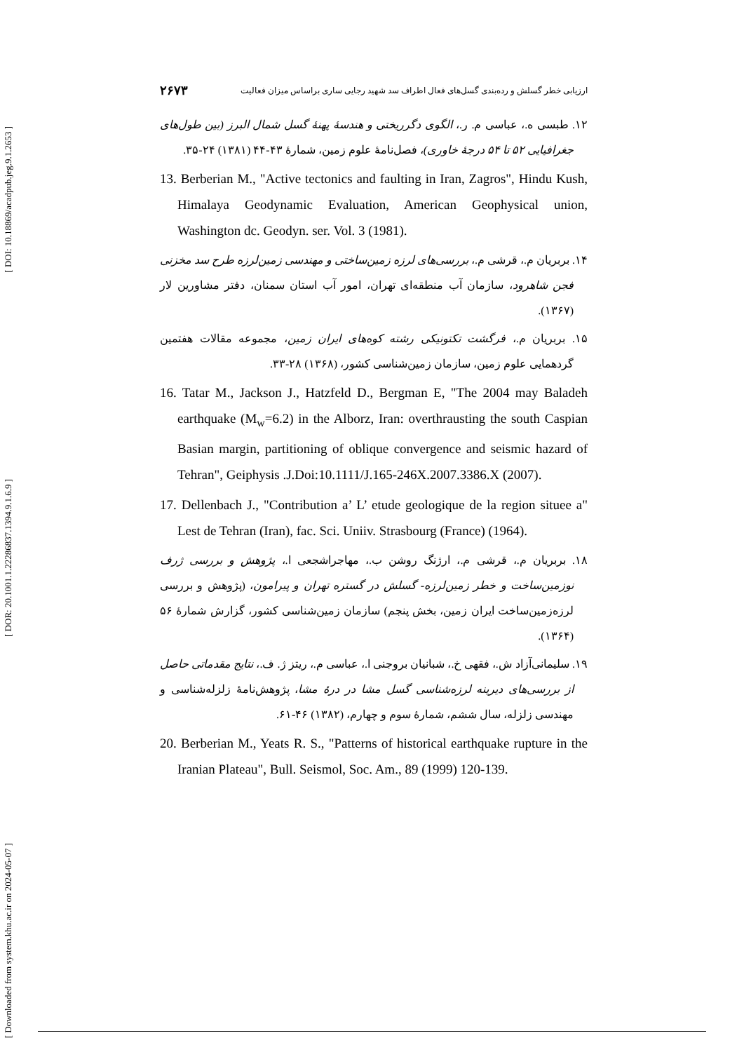[ DOI: 10.18869/acadpub.jeg.9.1.2653 ]
[ DOR: 20.1001.1.22286837.1394.9.1.6.9 ]
[ Downloaded from system.khu.ac.ir on 2024-05-07 ]
۲۶۷۳ ارزیابی خطر گسلش و رده‌بندی گسل‌های فعال اطراف سد شهید رجایی ساری براساس میزان فعالیت
۱۲. طبسی ه.، عباسی م. ر.، الگوی دگرریختی و هندسهٔ پهنهٔ گسل شمال البرز (بین طول‌های جغرافیایی ۵۲ تا ۵۴ درجهٔ خاوری)، فصل‌نامهٔ علوم زمین، شمارهٔ ۴۳-۴۴ (۱۳۸۱) ۲۴-۳۵.
13. Berberian M., "Active tectonics and faulting in Iran, Zagros", Hindu Kush, Himalaya Geodynamic Evaluation, American Geophysical union, Washington dc. Geodyn. ser. Vol. 3 (1981).
۱۴. بربریان م.، قرشی م.، بررسی‌های لرزه زمین‌ساختی و مهندسی زمین‌لرزه طرح سد مخزنی فجن شاهرود، سازمان آب منطقه‌ای تهران، امور آب استان سمنان، دفتر مشاورین لار (۱۳۶۷).
۱۵. بربریان م.، فرگشت تکتونیکی رشته کوه‌های ایران زمین، مجموعه مقالات هفتمین گردهمایی علوم زمین، سازمان زمین‌شناسی کشور، (۱۳۶۸) ۲۸-۳۳.
16. Tatar M., Jackson J., Hatzfeld D., Bergman E, "The 2004 may Baladeh earthquake (M<sub>w</sub>=6.2) in the Alborz, Iran: overthrausting the south Caspian Basian margin, partitioning of oblique convergence and seismic hazard of Tehran", Geiphysis .J.Doi:10.1111/J.165-246X.2007.3386.X (2007).
17. Dellenbach J., "Contribution a’ L’ etude geologique de la region situee a" Lest de Tehran (Iran), fac. Sci. Uniiv. Strasbourg (France) (1964).
۱۸. بربریان م.، قرشی م.، ارژنگ روشن ب.، مهاجراشجعی ا.، پژوهش و بررسی ژرف نوزمین‌ساخت و خطر زمین‌لرزه- گسلش در گستره تهران و پیرامون، (پژوهش و بررسی لرزه‌زمین‌ساخت ایران زمین، بخش پنجم) سازمان زمین‌شناسی کشور، گزارش شمارهٔ ۵۶ (۱۳۶۴).
۱۹. سلیمانی‌آزاد ش.، فقهی خ.، شبانیان بروجنی ا.، عباسی م.، ریتز ژ. ف.، نتایج مقدماتی حاصل از بررسی‌های دیرینه لرزه‌شناسی گسل مشا در درهٔ مشا، پژوهش‌نامهٔ زلزله‌شناسی و مهندسی زلزله، سال ششم، شمارهٔ سوم و چهارم، (۱۳۸۲) ۴۶-۶۱.
20. Berberian M., Yeats R. S., "Patterns of historical earthquake rupture in the Iranian Plateau", Bull. Seismol, Soc. Am., 89 (1999) 120-139.